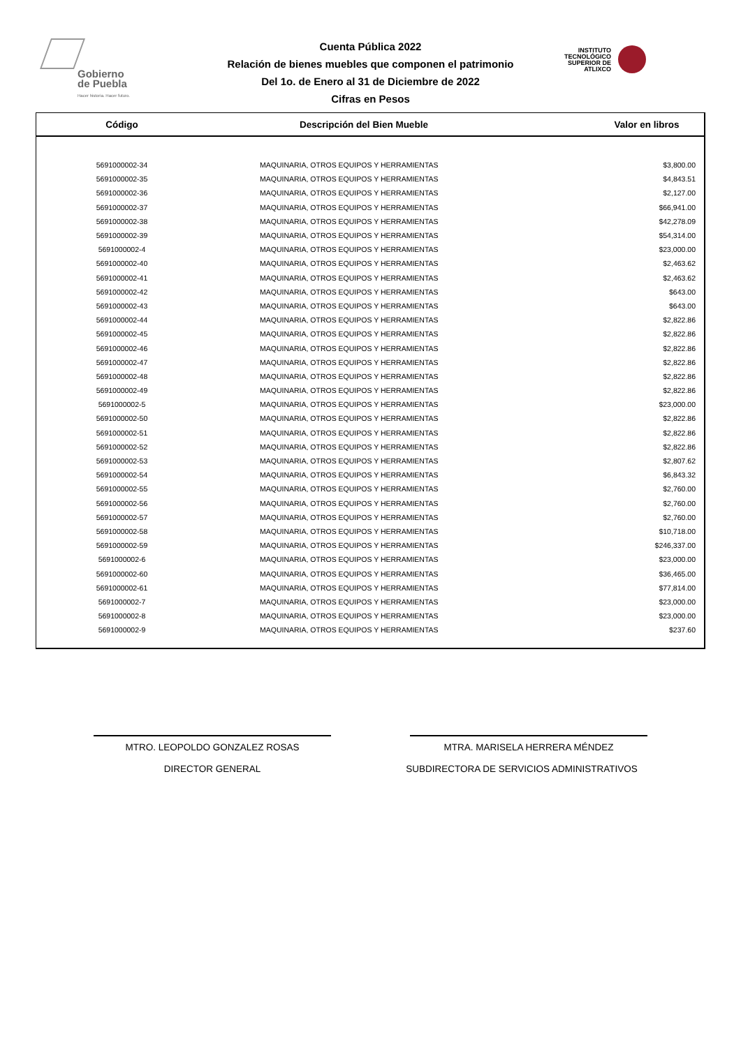Gobierno
de Puebla
Hacer historia. Hacer futuro.
Cuenta Pública 2022
Relación de bienes muebles que componen el patrimonio
Del 1o. de Enero al 31 de Diciembre de 2022
Cifras en Pesos
INSTITUTO TECNOLÓGICO SUPERIOR DE ATLIXCO
| Código | Descripción del Bien Mueble | Valor en libros |
| --- | --- | --- |
| 5691000002-34 | MAQUINARIA, OTROS EQUIPOS Y HERRAMIENTAS | $3,800.00 |
| 5691000002-35 | MAQUINARIA, OTROS EQUIPOS Y HERRAMIENTAS | $4,843.51 |
| 5691000002-36 | MAQUINARIA, OTROS EQUIPOS Y HERRAMIENTAS | $2,127.00 |
| 5691000002-37 | MAQUINARIA, OTROS EQUIPOS Y HERRAMIENTAS | $66,941.00 |
| 5691000002-38 | MAQUINARIA, OTROS EQUIPOS Y HERRAMIENTAS | $42,278.09 |
| 5691000002-39 | MAQUINARIA, OTROS EQUIPOS Y HERRAMIENTAS | $54,314.00 |
| 5691000002-4 | MAQUINARIA, OTROS EQUIPOS Y HERRAMIENTAS | $23,000.00 |
| 5691000002-40 | MAQUINARIA, OTROS EQUIPOS Y HERRAMIENTAS | $2,463.62 |
| 5691000002-41 | MAQUINARIA, OTROS EQUIPOS Y HERRAMIENTAS | $2,463.62 |
| 5691000002-42 | MAQUINARIA, OTROS EQUIPOS Y HERRAMIENTAS | $643.00 |
| 5691000002-43 | MAQUINARIA, OTROS EQUIPOS Y HERRAMIENTAS | $643.00 |
| 5691000002-44 | MAQUINARIA, OTROS EQUIPOS Y HERRAMIENTAS | $2,822.86 |
| 5691000002-45 | MAQUINARIA, OTROS EQUIPOS Y HERRAMIENTAS | $2,822.86 |
| 5691000002-46 | MAQUINARIA, OTROS EQUIPOS Y HERRAMIENTAS | $2,822.86 |
| 5691000002-47 | MAQUINARIA, OTROS EQUIPOS Y HERRAMIENTAS | $2,822.86 |
| 5691000002-48 | MAQUINARIA, OTROS EQUIPOS Y HERRAMIENTAS | $2,822.86 |
| 5691000002-49 | MAQUINARIA, OTROS EQUIPOS Y HERRAMIENTAS | $2,822.86 |
| 5691000002-5 | MAQUINARIA, OTROS EQUIPOS Y HERRAMIENTAS | $23,000.00 |
| 5691000002-50 | MAQUINARIA, OTROS EQUIPOS Y HERRAMIENTAS | $2,822.86 |
| 5691000002-51 | MAQUINARIA, OTROS EQUIPOS Y HERRAMIENTAS | $2,822.86 |
| 5691000002-52 | MAQUINARIA, OTROS EQUIPOS Y HERRAMIENTAS | $2,822.86 |
| 5691000002-53 | MAQUINARIA, OTROS EQUIPOS Y HERRAMIENTAS | $2,807.62 |
| 5691000002-54 | MAQUINARIA, OTROS EQUIPOS Y HERRAMIENTAS | $6,843.32 |
| 5691000002-55 | MAQUINARIA, OTROS EQUIPOS Y HERRAMIENTAS | $2,760.00 |
| 5691000002-56 | MAQUINARIA, OTROS EQUIPOS Y HERRAMIENTAS | $2,760.00 |
| 5691000002-57 | MAQUINARIA, OTROS EQUIPOS Y HERRAMIENTAS | $2,760.00 |
| 5691000002-58 | MAQUINARIA, OTROS EQUIPOS Y HERRAMIENTAS | $10,718.00 |
| 5691000002-59 | MAQUINARIA, OTROS EQUIPOS Y HERRAMIENTAS | $246,337.00 |
| 5691000002-6 | MAQUINARIA, OTROS EQUIPOS Y HERRAMIENTAS | $23,000.00 |
| 5691000002-60 | MAQUINARIA, OTROS EQUIPOS Y HERRAMIENTAS | $36,465.00 |
| 5691000002-61 | MAQUINARIA, OTROS EQUIPOS Y HERRAMIENTAS | $77,814.00 |
| 5691000002-7 | MAQUINARIA, OTROS EQUIPOS Y HERRAMIENTAS | $23,000.00 |
| 5691000002-8 | MAQUINARIA, OTROS EQUIPOS Y HERRAMIENTAS | $23,000.00 |
| 5691000002-9 | MAQUINARIA, OTROS EQUIPOS Y HERRAMIENTAS | $237.60 |
MTRO. LEOPOLDO GONZALEZ ROSAS
DIRECTOR GENERAL
MTRA. MARISELA HERRERA MÉNDEZ
SUBDIRECTORA DE SERVICIOS ADMINISTRATIVOS